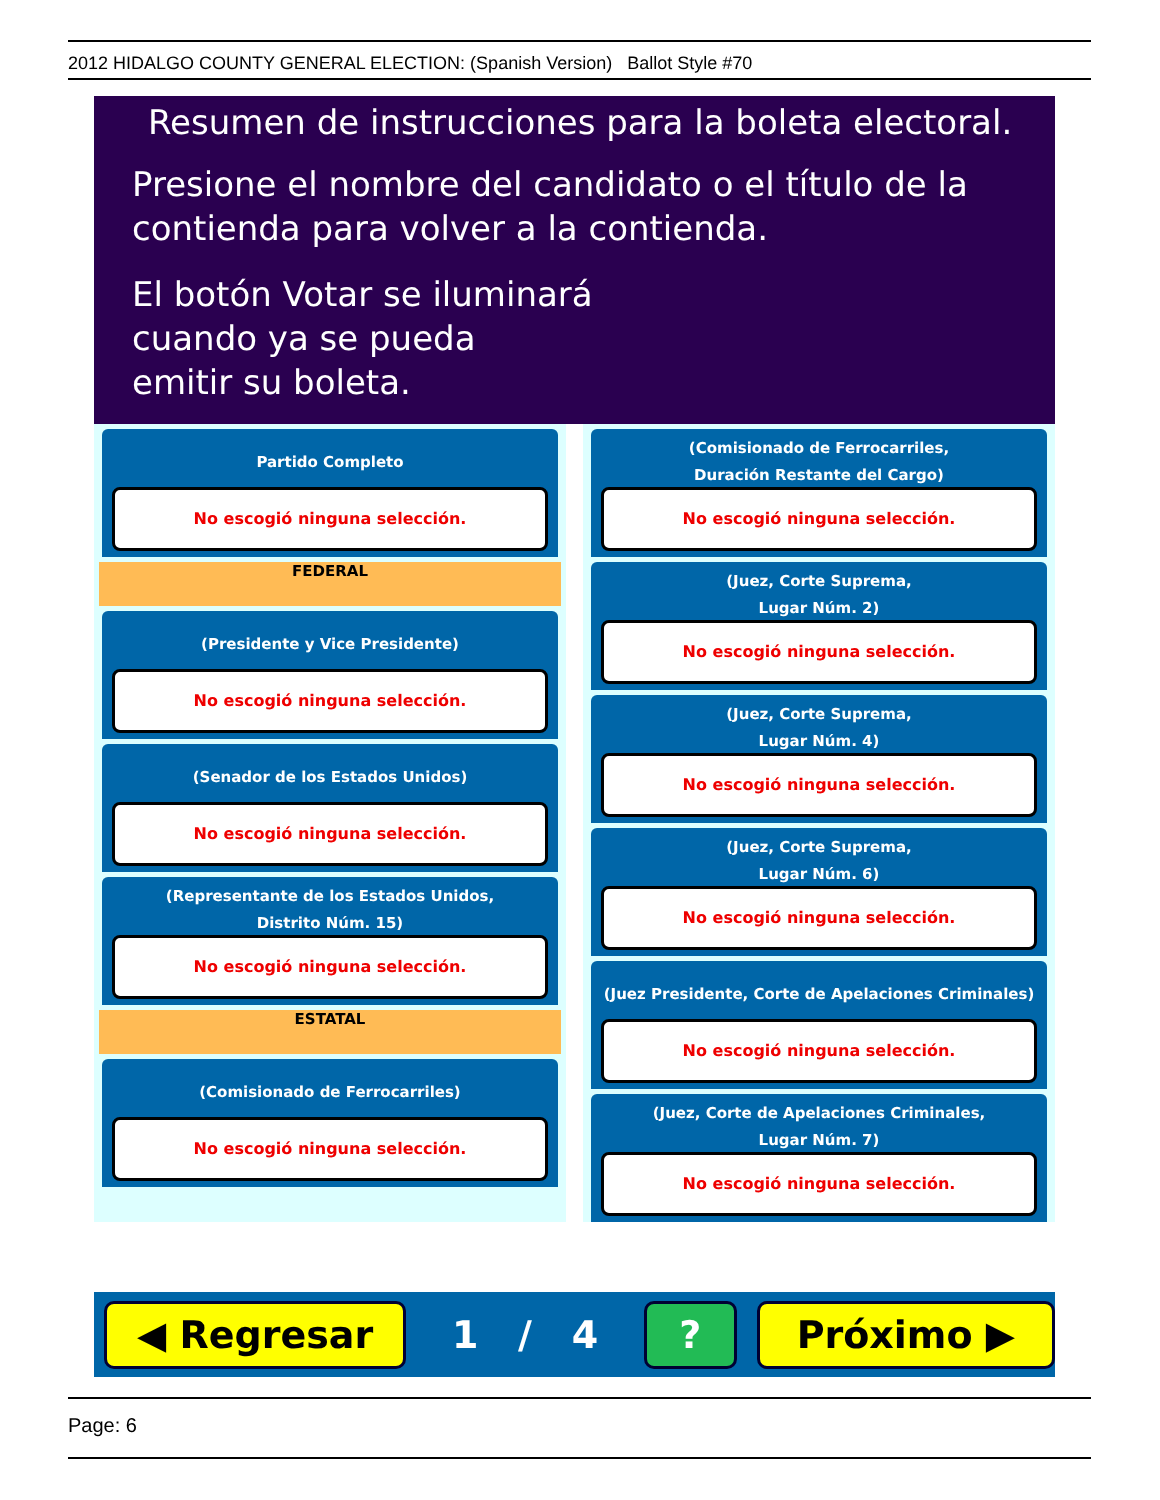2012 HIDALGO COUNTY GENERAL ELECTION: (Spanish Version) Ballot Style #70
Resumen de instrucciones para la boleta electoral.
Presione el nombre del candidato o el título de la
contienda para volver a la contienda.
El botón Votar se iluminará
cuando ya se pueda
emitir su boleta.
Partido Completo
No escogió ninguna selección.
FEDERAL
(Presidente y Vice Presidente)
No escogió ninguna selección.
(Senador de los Estados Unidos)
No escogió ninguna selección.
(Representante de los Estados Unidos,
Distrito Núm. 15)
No escogió ninguna selección.
ESTATAL
(Comisionado de Ferrocarriles)
No escogió ninguna selección.
(Comisionado de Ferrocarriles,
Duración Restante del Cargo)
No escogió ninguna selección.
(Juez, Corte Suprema,
Lugar Núm. 2)
No escogió ninguna selección.
(Juez, Corte Suprema,
Lugar Núm. 4)
No escogió ninguna selección.
(Juez, Corte Suprema,
Lugar Núm. 6)
No escogió ninguna selección.
(Juez Presidente, Corte de Apelaciones Criminales)
No escogió ninguna selección.
(Juez, Corte de Apelaciones Criminales,
Lugar Núm. 7)
No escogió ninguna selección.
◀ Regresar
1 / 4
? Próximo ▶
Page: 6